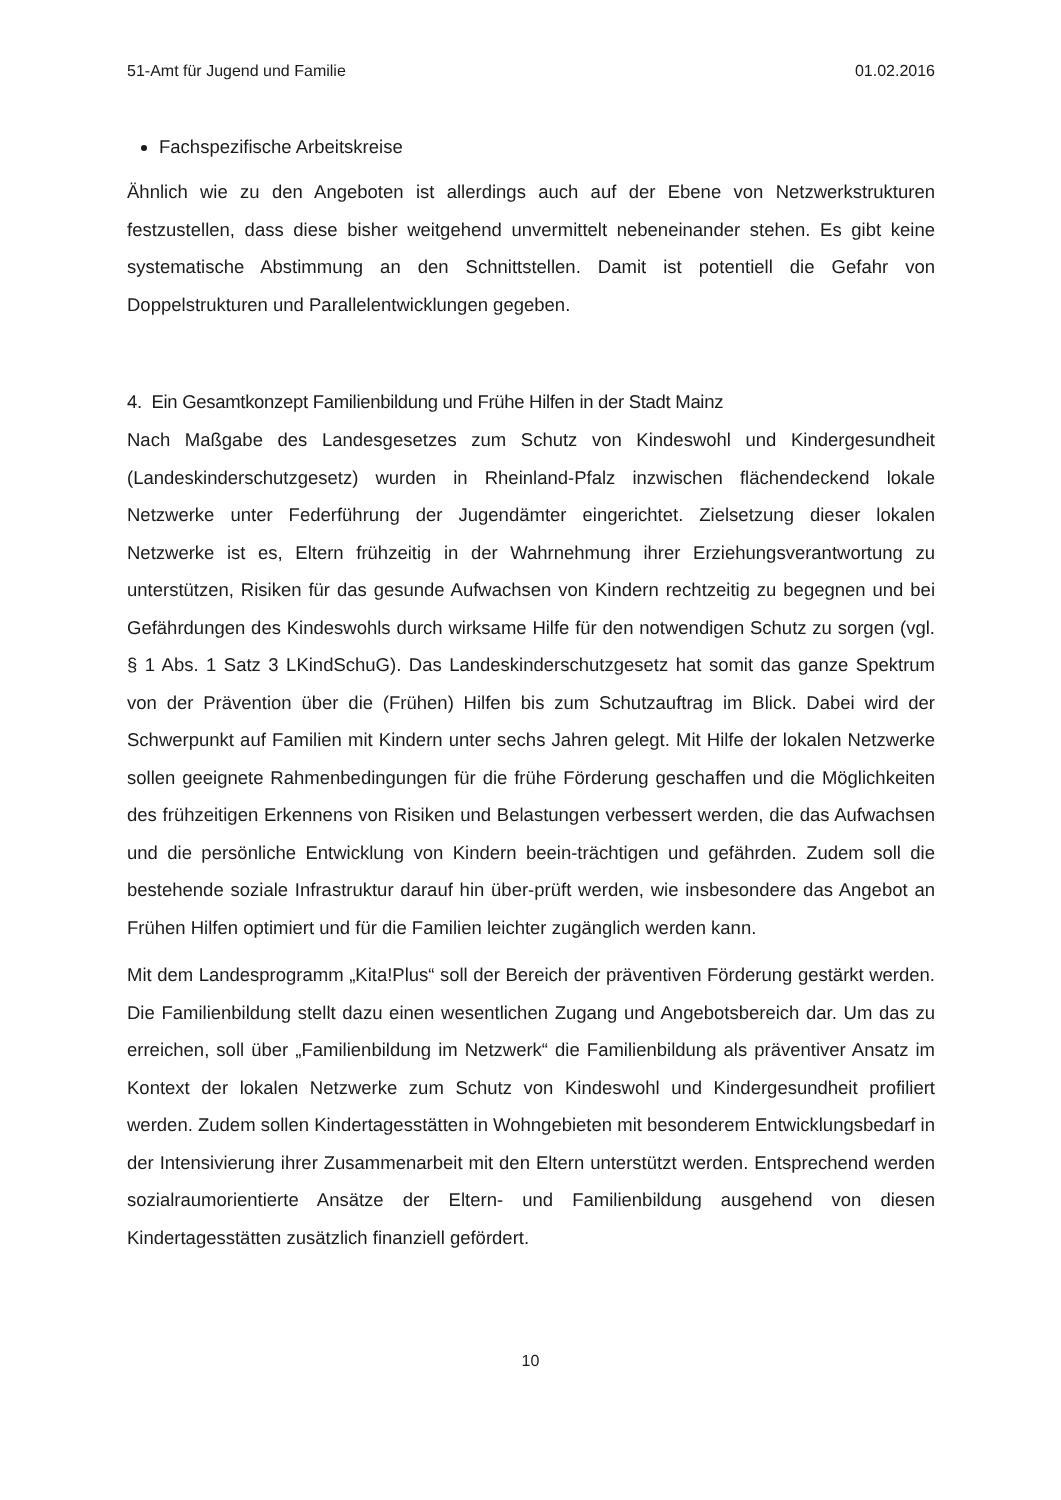51-Amt für Jugend und Familie 01.02.2016
Fachspezifische Arbeitskreise
Ähnlich wie zu den Angeboten ist allerdings auch auf der Ebene von Netzwerkstrukturen festzustellen, dass diese bisher weitgehend unvermittelt nebeneinander stehen. Es gibt keine systematische Abstimmung an den Schnittstellen. Damit ist potentiell die Gefahr von Doppelstrukturen und Parallelentwicklungen gegeben.
4. Ein Gesamtkonzept Familienbildung und Frühe Hilfen in der Stadt Mainz
Nach Maßgabe des Landesgesetzes zum Schutz von Kindeswohl und Kindergesundheit (Landeskinderschutzgesetz) wurden in Rheinland-Pfalz inzwischen flächendeckend lokale Netzwerke unter Federführung der Jugendämter eingerichtet. Zielsetzung dieser lokalen Netzwerke ist es, Eltern frühzeitig in der Wahrnehmung ihrer Erziehungsverantwortung zu unterstützen, Risiken für das gesunde Aufwachsen von Kindern rechtzeitig zu begegnen und bei Gefährdungen des Kindeswohls durch wirksame Hilfe für den notwendigen Schutz zu sorgen (vgl. § 1 Abs. 1 Satz 3 LKindSchuG). Das Landeskinderschutzgesetz hat somit das ganze Spektrum von der Prävention über die (Frühen) Hilfen bis zum Schutzauftrag im Blick. Dabei wird der Schwerpunkt auf Familien mit Kindern unter sechs Jahren gelegt. Mit Hilfe der lokalen Netzwerke sollen geeignete Rahmenbedingungen für die frühe Förderung geschaffen und die Möglichkeiten des frühzeitigen Erkennens von Risiken und Belastungen verbessert werden, die das Aufwachsen und die persönliche Entwicklung von Kindern beein-trächtigen und gefährden. Zudem soll die bestehende soziale Infrastruktur darauf hin über-prüft werden, wie insbesondere das Angebot an Frühen Hilfen optimiert und für die Familien leichter zugänglich werden kann.
Mit dem Landesprogramm „Kita!Plus“ soll der Bereich der präventiven Förderung gestärkt werden. Die Familienbildung stellt dazu einen wesentlichen Zugang und Angebotsbereich dar. Um das zu erreichen, soll über „Familienbildung im Netzwerk“ die Familienbildung als präventiver Ansatz im Kontext der lokalen Netzwerke zum Schutz von Kindeswohl und Kindergesundheit profiliert werden. Zudem sollen Kindertagesstätten in Wohngebieten mit besonderem Entwicklungsbedarf in der Intensivierung ihrer Zusammenarbeit mit den Eltern unterstützt werden. Entsprechend werden sozialraumorientierte Ansätze der Eltern- und Familienbildung ausgehend von diesen Kindertagesstätten zusätzlich finanziell gefördert.
10